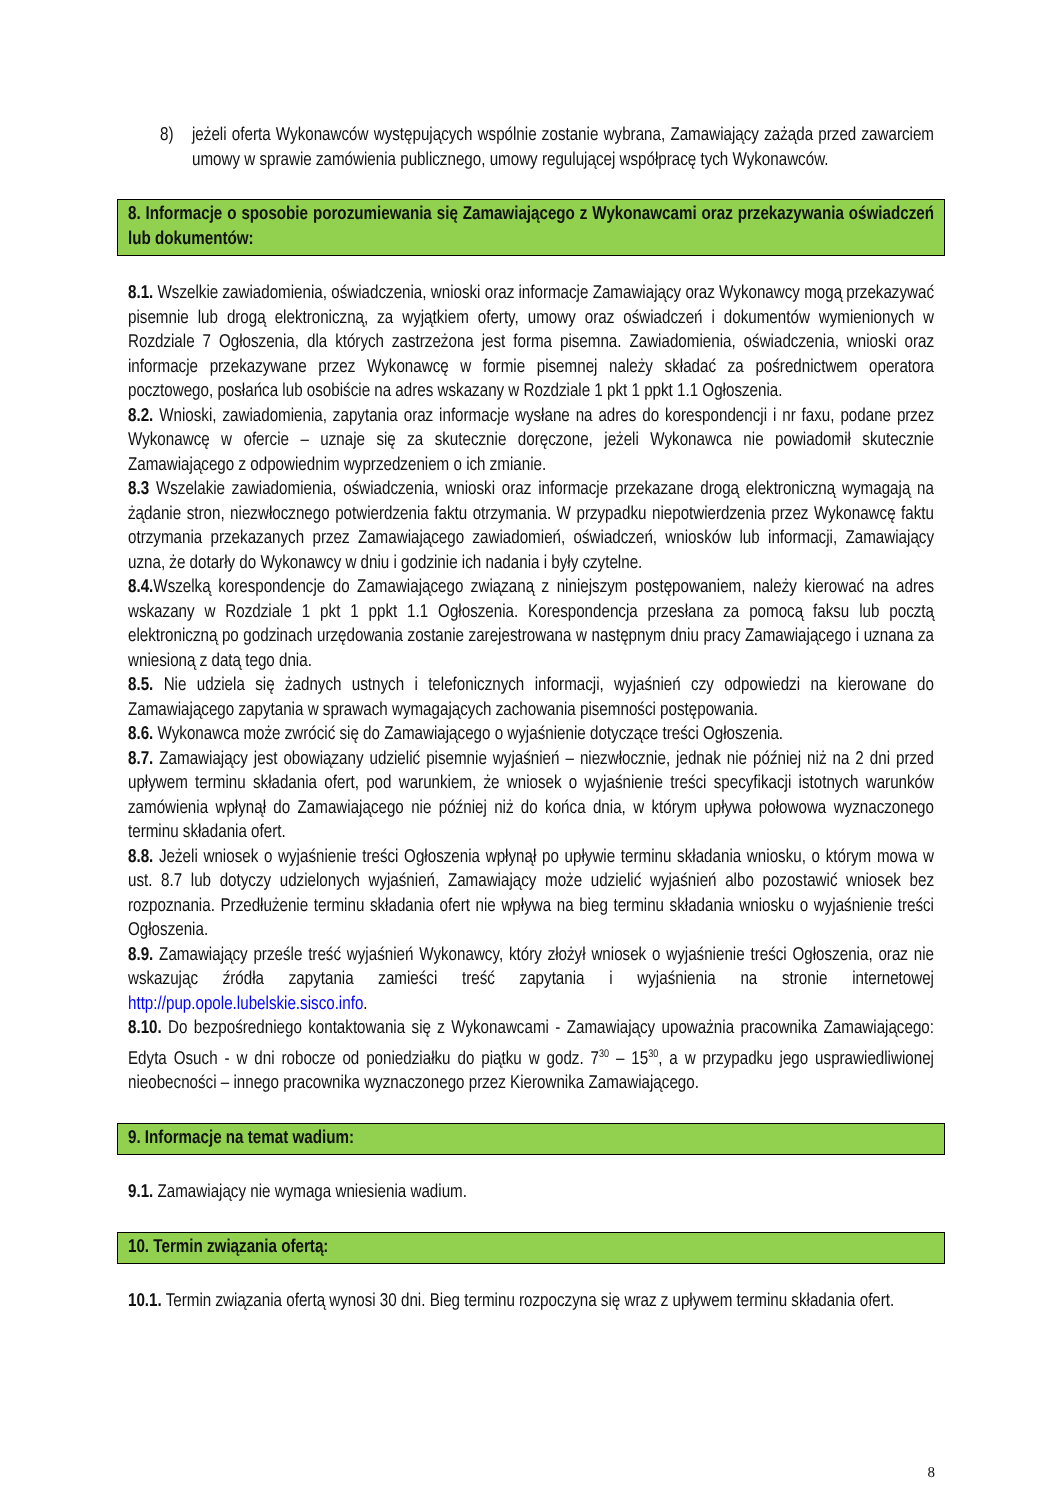8) jeżeli oferta Wykonawców występujących wspólnie zostanie wybrana, Zamawiający zażąda przed zawarciem umowy w sprawie zamówienia publicznego, umowy regulującej współpracę tych Wykonawców.
8. Informacje o sposobie porozumiewania się Zamawiającego z Wykonawcami oraz przekazywania oświadczeń lub dokumentów:
8.1. Wszelkie zawiadomienia, oświadczenia, wnioski oraz informacje Zamawiający oraz Wykonawcy mogą przekazywać pisemnie lub drogą elektroniczną, za wyjątkiem oferty, umowy oraz oświadczeń i dokumentów wymienionych w Rozdziale 7 Ogłoszenia, dla których zastrzeżona jest forma pisemna. Zawiadomienia, oświadczenia, wnioski oraz informacje przekazywane przez Wykonawcę w formie pisemnej należy składać za pośrednictwem operatora pocztowego, posłańca lub osobiście na adres wskazany w Rozdziale 1 pkt 1 ppkt 1.1 Ogłoszenia.
8.2. Wnioski, zawiadomienia, zapytania oraz informacje wysłane na adres do korespondencji i nr faxu, podane przez Wykonawcę w ofercie – uznaje się za skutecznie doręczone, jeżeli Wykonawca nie powiadomił skutecznie Zamawiającego z odpowiednim wyprzedzeniem o ich zmianie.
8.3 Wszelakie zawiadomienia, oświadczenia, wnioski oraz informacje przekazane drogą elektroniczną wymagają na żądanie stron, niezwłocznego potwierdzenia faktu otrzymania. W przypadku niepotwierdzenia przez Wykonawcę faktu otrzymania przekazanych przez Zamawiającego zawiadomień, oświadczeń, wniosków lub informacji, Zamawiający uzna, że dotarły do Wykonawcy w dniu i godzinie ich nadania i były czytelne.
8.4. Wszelką korespondencje do Zamawiającego związaną z niniejszym postępowaniem, należy kierować na adres wskazany w Rozdziale 1 pkt 1 ppkt 1.1 Ogłoszenia. Korespondencja przesłana za pomocą faksu lub pocztą elektroniczną po godzinach urzędowania zostanie zarejestrowana w następnym dniu pracy Zamawiającego i uznana za wniesioną z datą tego dnia.
8.5. Nie udziela się żadnych ustnych i telefonicznych informacji, wyjaśnień czy odpowiedzi na kierowane do Zamawiającego zapytania w sprawach wymagających zachowania pisemności postępowania.
8.6. Wykonawca może zwrócić się do Zamawiającego o wyjaśnienie dotyczące treści Ogłoszenia.
8.7. Zamawiający jest obowiązany udzielić pisemnie wyjaśnień – niezwłocznie, jednak nie później niż na 2 dni przed upływem terminu składania ofert, pod warunkiem, że wniosek o wyjaśnienie treści specyfikacji istotnych warunków zamówienia wpłynął do Zamawiającego nie później niż do końca dnia, w którym upływa połowowa wyznaczonego terminu składania ofert.
8.8. Jeżeli wniosek o wyjaśnienie treści Ogłoszenia wpłynął po upływie terminu składania wniosku, o którym mowa w ust. 8.7 lub dotyczy udzielonych wyjaśnień, Zamawiający może udzielić wyjaśnień albo pozostawić wniosek bez rozpoznania. Przedłużenie terminu składania ofert nie wpływa na bieg terminu składania wniosku o wyjaśnienie treści Ogłoszenia.
8.9. Zamawiający prześle treść wyjaśnień Wykonawcy, który złożył wniosek o wyjaśnienie treści Ogłoszenia, oraz nie wskazując źródła zapytania zamieści treść zapytania i wyjaśnienia na stronie internetowej http://pup.opole.lubelskie.sisco.info.
8.10. Do bezpośredniego kontaktowania się z Wykonawcami - Zamawiający upoważnia pracownika Zamawiającego: Edyta Osuch - w dni robocze od poniedziałku do piątku w godz. 7<sup>30</sup> – 15<sup>30</sup>, a w przypadku jego usprawiedliwionej nieobecności – innego pracownika wyznaczonego przez Kierownika Zamawiającego.
9. Informacje na temat wadium:
9.1. Zamawiający nie wymaga wniesienia wadium.
10. Termin związania ofertą:
10.1. Termin związania ofertą wynosi 30 dni. Bieg terminu rozpoczyna się wraz z upływem terminu składania ofert.
8